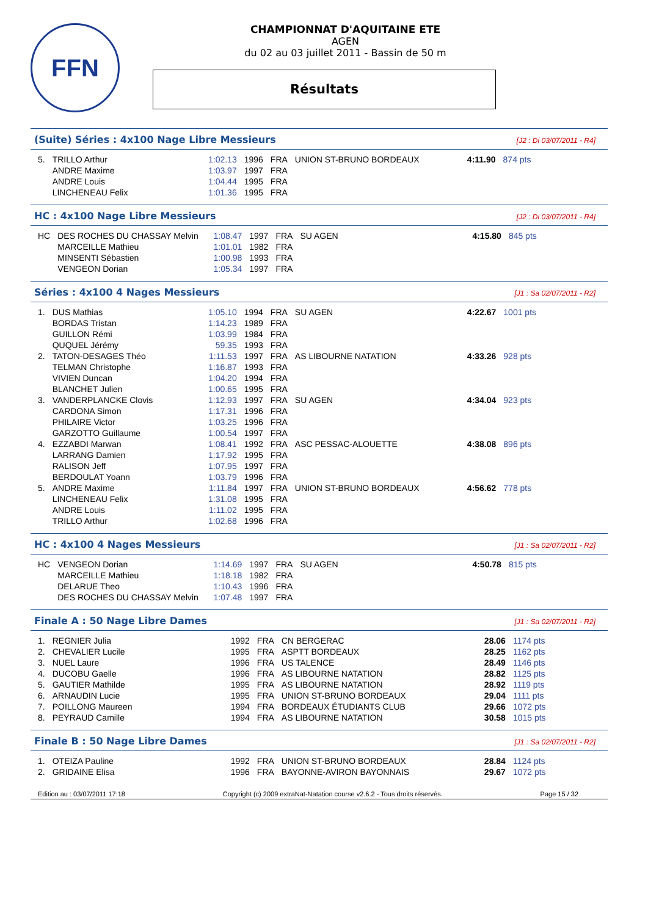FFN
CHAMPIONNAT D'AQUITAINE ETE
AGEN
du 02 au 03 juillet 2011 - Bassin de 50 m
Résultats
(Suite) Séries : 4x100 Nage Libre Messieurs [J2 : Di 03/07/2011 - R4]
| 5. | TRILLO Arthur | 1:02.13 | 1996 | FRA | UNION ST-BRUNO BORDEAUX | 4:11.90 | 874 pts |
| | ANDRE Maxime | 1:03.97 | 1997 | FRA | | | |
| | ANDRE Louis | 1:04.44 | 1995 | FRA | | | |
| | LINCHENEAU Felix | 1:01.36 | 1995 | FRA | | | |
HC : 4x100 Nage Libre Messieurs [J2 : Di 03/07/2011 - R4]
| HC | DES ROCHES DU CHASSAY Melvin | 1:08.47 | 1997 | FRA | SU AGEN | 4:15.80 | 845 pts |
| | MARCEILLE Mathieu | 1:01.01 | 1982 | FRA | | | |
| | MINSENTI Sébastien | 1:00.98 | 1993 | FRA | | | |
| | VENGEON Dorian | 1:05.34 | 1997 | FRA | | | |
Séries : 4x100 4 Nages Messieurs [J1 : Sa 02/07/2011 - R2]
| 1. | DUS Mathias | 1:05.10 | 1994 | FRA | SU AGEN | 4:22.67 | 1001 pts |
| | BORDAS Tristan | 1:14.23 | 1989 | FRA | | | |
| | GUILLON Rémi | 1:03.99 | 1984 | FRA | | | |
| | QUQUEL Jérémy | 59.35 | 1993 | FRA | | | |
| 2. | TATON-DESAGES Théo | 1:11.53 | 1997 | FRA | AS LIBOURNE NATATION | 4:33.26 | 928 pts |
| | TELMAN Christophe | 1:16.87 | 1993 | FRA | | | |
| | VIVIEN Duncan | 1:04.20 | 1994 | FRA | | | |
| | BLANCHET Julien | 1:00.65 | 1995 | FRA | | | |
| 3. | VANDERPLANCKE Clovis | 1:12.93 | 1997 | FRA | SU AGEN | 4:34.04 | 923 pts |
| | CARDONA Simon | 1:17.31 | 1996 | FRA | | | |
| | PHILAIRE Victor | 1:03.25 | 1996 | FRA | | | |
| | GARZOTTO Guillaume | 1:00.54 | 1997 | FRA | | | |
| 4. | EZZABDI Marwan | 1:08.41 | 1992 | FRA | ASC PESSAC-ALOUETTE | 4:38.08 | 896 pts |
| | LARRANG Damien | 1:17.92 | 1995 | FRA | | | |
| | RALISON Jeff | 1:07.95 | 1997 | FRA | | | |
| | BERDOULAT Yoann | 1:03.79 | 1996 | FRA | | | |
| 5. | ANDRE Maxime | 1:11.84 | 1997 | FRA | UNION ST-BRUNO BORDEAUX | 4:56.62 | 778 pts |
| | LINCHENEAU Felix | 1:31.08 | 1995 | FRA | | | |
| | ANDRE Louis | 1:11.02 | 1995 | FRA | | | |
| | TRILLO Arthur | 1:02.68 | 1996 | FRA | | | |
HC : 4x100 4 Nages Messieurs [J1 : Sa 02/07/2011 - R2]
| HC | VENGEON Dorian | 1:14.69 | 1997 | FRA | SU AGEN | 4:50.78 | 815 pts |
| | MARCEILLE Mathieu | 1:18.18 | 1982 | FRA | | | |
| | DELARUE Theo | 1:10.43 | 1996 | FRA | | | |
| | DES ROCHES DU CHASSAY Melvin | 1:07.48 | 1997 | FRA | | | |
Finale A : 50 Nage Libre Dames [J1 : Sa 02/07/2011 - R2]
| 1. | REGNIER Julia | 1992 | FRA | CN BERGERAC | 28.06 | 1174 pts |
| 2. | CHEVALIER Lucile | 1995 | FRA | ASPTT BORDEAUX | 28.25 | 1162 pts |
| 3. | NUEL Laure | 1996 | FRA | US TALENCE | 28.49 | 1146 pts |
| 4. | DUCOBU Gaelle | 1996 | FRA | AS LIBOURNE NATATION | 28.82 | 1125 pts |
| 5. | GAUTIER Mathilde | 1995 | FRA | AS LIBOURNE NATATION | 28.92 | 1119 pts |
| 6. | ARNAUDIN Lucie | 1995 | FRA | UNION ST-BRUNO BORDEAUX | 29.04 | 1111 pts |
| 7. | POILLONG Maureen | 1994 | FRA | BORDEAUX ÉTUDIANTS CLUB | 29.66 | 1072 pts |
| 8. | PEYRAUD Camille | 1994 | FRA | AS LIBOURNE NATATION | 30.58 | 1015 pts |
Finale B : 50 Nage Libre Dames [J1 : Sa 02/07/2011 - R2]
| 1. | OTEIZA Pauline | 1992 | FRA | UNION ST-BRUNO BORDEAUX | 28.84 | 1124 pts |
| 2. | GRIDAINE Elisa | 1996 | FRA | BAYONNE-AVIRON BAYONNAIS | 29.67 | 1072 pts |
Edition au : 03/07/2011 17:18 Copyright (c) 2009 extraNat-Natation course v2.6.2 - Tous droits réservés. Page 15 / 32